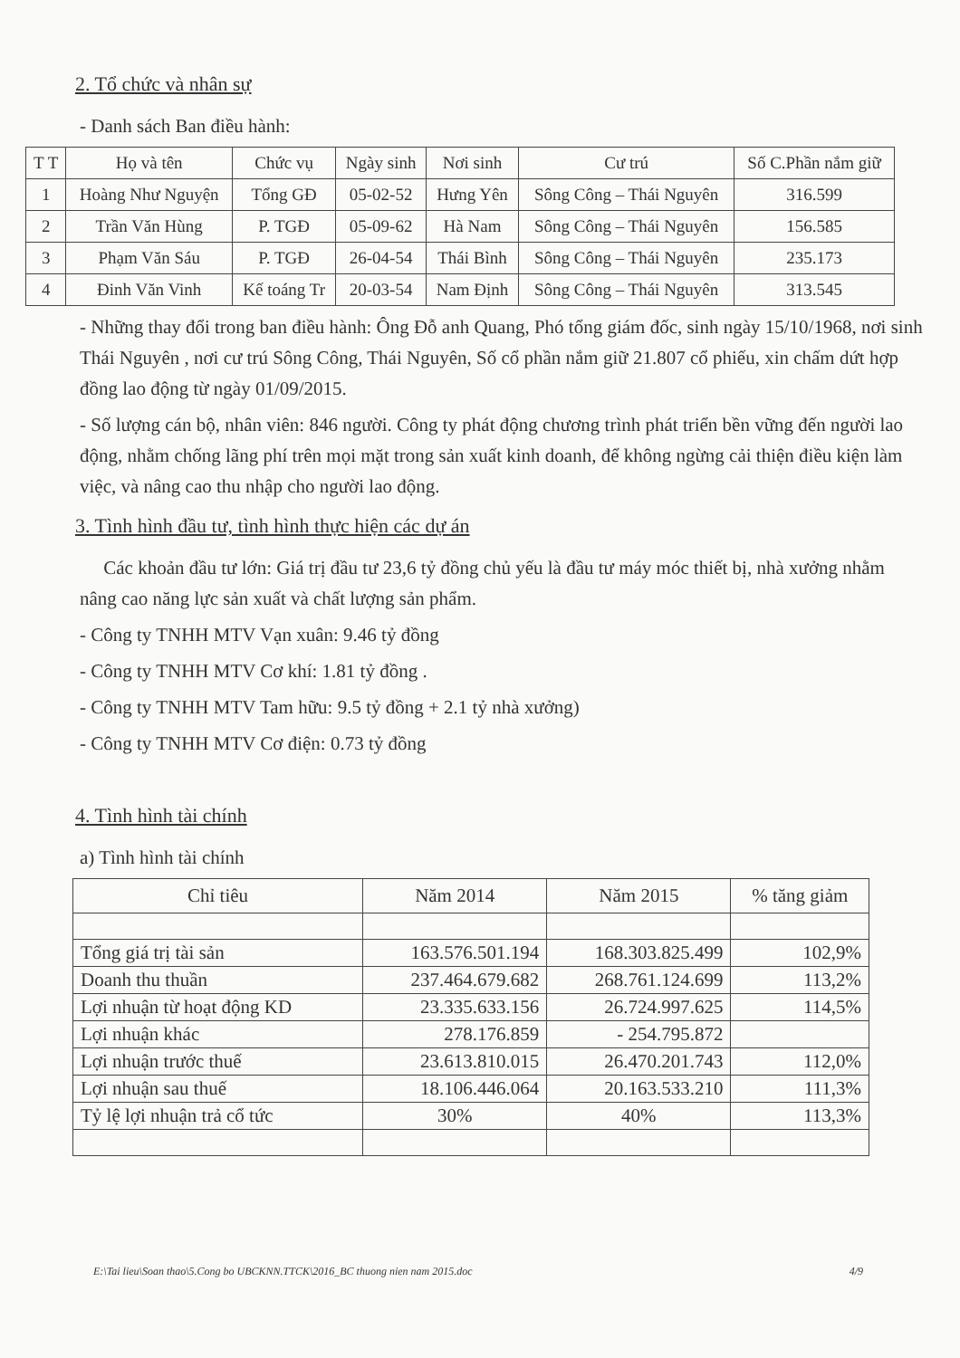2. Tổ chức và nhân sự
- Danh sách Ban điều hành:
| T T | Họ và tên | Chức vụ | Ngày sinh | Nơi sinh | Cư trú | Số C.Phần nắm giữ |
| --- | --- | --- | --- | --- | --- | --- |
| 1 | Hoàng Như Nguyện | Tổng GĐ | 05-02-52 | Hưng Yên | Sông Công – Thái Nguyên | 316.599 |
| 2 | Trần Văn Hùng | P. TGĐ | 05-09-62 | Hà Nam | Sông Công – Thái Nguyên | 156.585 |
| 3 | Phạm Văn Sáu | P. TGĐ | 26-04-54 | Thái Bình | Sông Công – Thái Nguyên | 235.173 |
| 4 | Đinh Văn Vinh | Kế toáng Tr | 20-03-54 | Nam Định | Sông Công – Thái Nguyên | 313.545 |
- Những thay đổi trong ban điều hành: Ông Đỗ anh Quang, Phó tổng giám đốc, sinh ngày 15/10/1968, nơi sinh Thái Nguyên , nơi cư trú Sông Công, Thái Nguyên, Số cổ phần nắm giữ 21.807 cổ phiếu, xin chấm dứt hợp đồng lao động từ ngày 01/09/2015.
- Số lượng cán bộ, nhân viên: 846 người. Công ty phát động chương trình phát triển bền vững đến người lao động, nhằm chống lãng phí trên mọi mặt trong sản xuất kinh doanh, để không ngừng cải thiện điều kiện làm việc, và nâng cao thu nhập cho người lao động.
3. Tình hình đầu tư, tình hình thực hiện các dự án
Các khoản đầu tư lớn: Giá trị đầu tư 23,6 tỷ đồng chủ yếu là đầu tư máy móc thiết bị, nhà xưởng nhằm nâng cao năng lực sản xuất và chất lượng sản phẩm.
- Công ty TNHH MTV Vạn xuân: 9.46 tỷ đồng
- Công ty TNHH MTV Cơ khí: 1.81 tỷ đồng .
- Công ty TNHH MTV Tam hữu: 9.5 tỷ đồng + 2.1 tỷ nhà xưởng)
- Công ty TNHH MTV Cơ điện: 0.73 tỷ đồng
4. Tình hình tài chính
a) Tình hình tài chính
| Chỉ tiêu | Năm 2014 | Năm 2015 | % tăng giảm |
| --- | --- | --- | --- |
| Tổng giá trị tài sản | 163.576.501.194 | 168.303.825.499 | 102,9% |
| Doanh thu thuần | 237.464.679.682 | 268.761.124.699 | 113,2% |
| Lợi nhuận từ hoạt động KD | 23.335.633.156 | 26.724.997.625 | 114,5% |
| Lợi nhuận khác | 278.176.859 | - 254.795.872 | |
| Lợi nhuận trước thuế | 23.613.810.015 | 26.470.201.743 | 112,0% |
| Lợi nhuận sau thuế | 18.106.446.064 | 20.163.533.210 | 111,3% |
| Tỷ lệ lợi nhuận trả cổ tức | 30% | 40% | 113,3% |
E:\Tai lieu\Soan thao\5.Cong bo UBCKNN.TTCK\2016_BC thuong nien nam 2015.doc 4/9